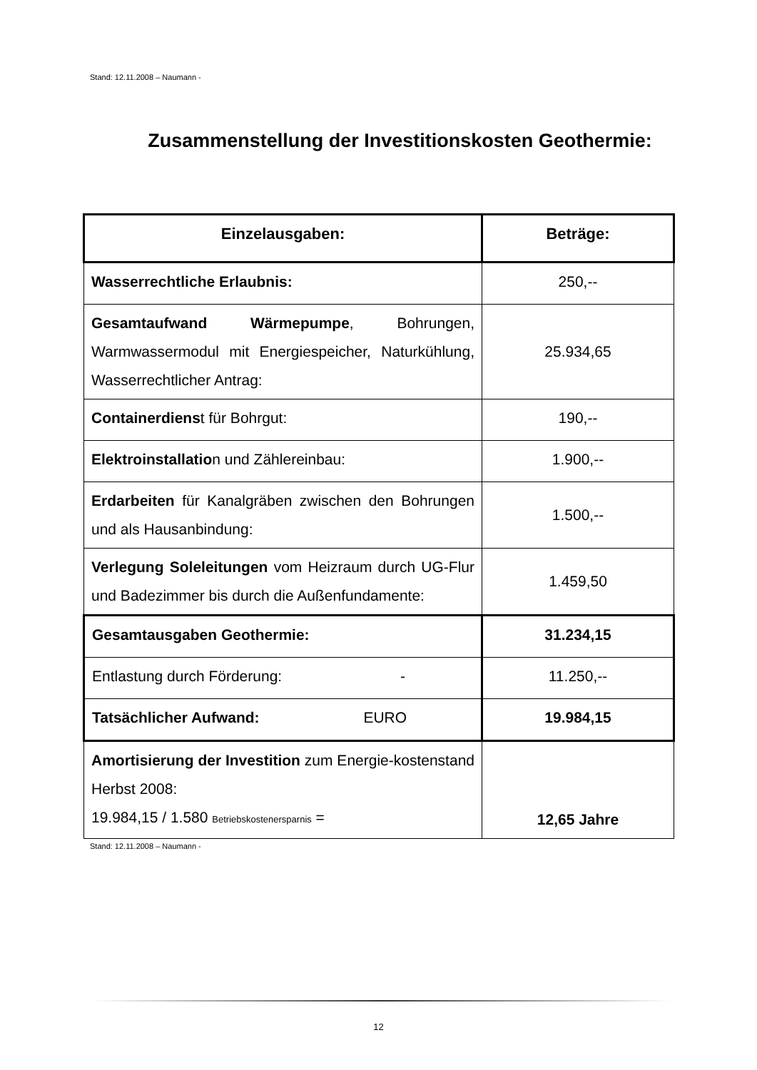Stand: 12.11.2008 – Naumann -
Zusammenstellung der Investitionskosten Geothermie:
| Einzelausgaben: | Beträge: |
| --- | --- |
| Wasserrechtliche Erlaubnis: | 250,-- |
| Gesamtaufwand Wärmepumpe , Bohrungen, Warmwassermodul mit Energiespeicher, Naturkühlung, Wasserrechtlicher Antrag: | 25.934,65 |
| Containerdiens t für Bohrgut: | 190,-- |
| Elektroinstallatio n und Zählereinbau: | 1.900,-- |
| Erdarbeiten für Kanalgräben zwischen den Bohrungen und als Hausanbindung: | 1.500,-- |
| Verlegung Soleleitungen vom Heizraum durch UG-Flur und Badezimmer bis durch die Außenfundamente: | 1.459,50 |
| Gesamtausgaben Geothermie: | 31.234,15 |
| Entlastung durch Förderung: - | 11.250,-- |
| Tatsächlicher Aufwand: EURO | 19.984,15 |
| Amortisierung der Investition zum Energie-kostenstand Herbst 2008: 19.984,15 / 1.580 Betriebskostenersparnis = | 12,65 Jahre |
Stand: 12.11.2008 – Naumann -
12